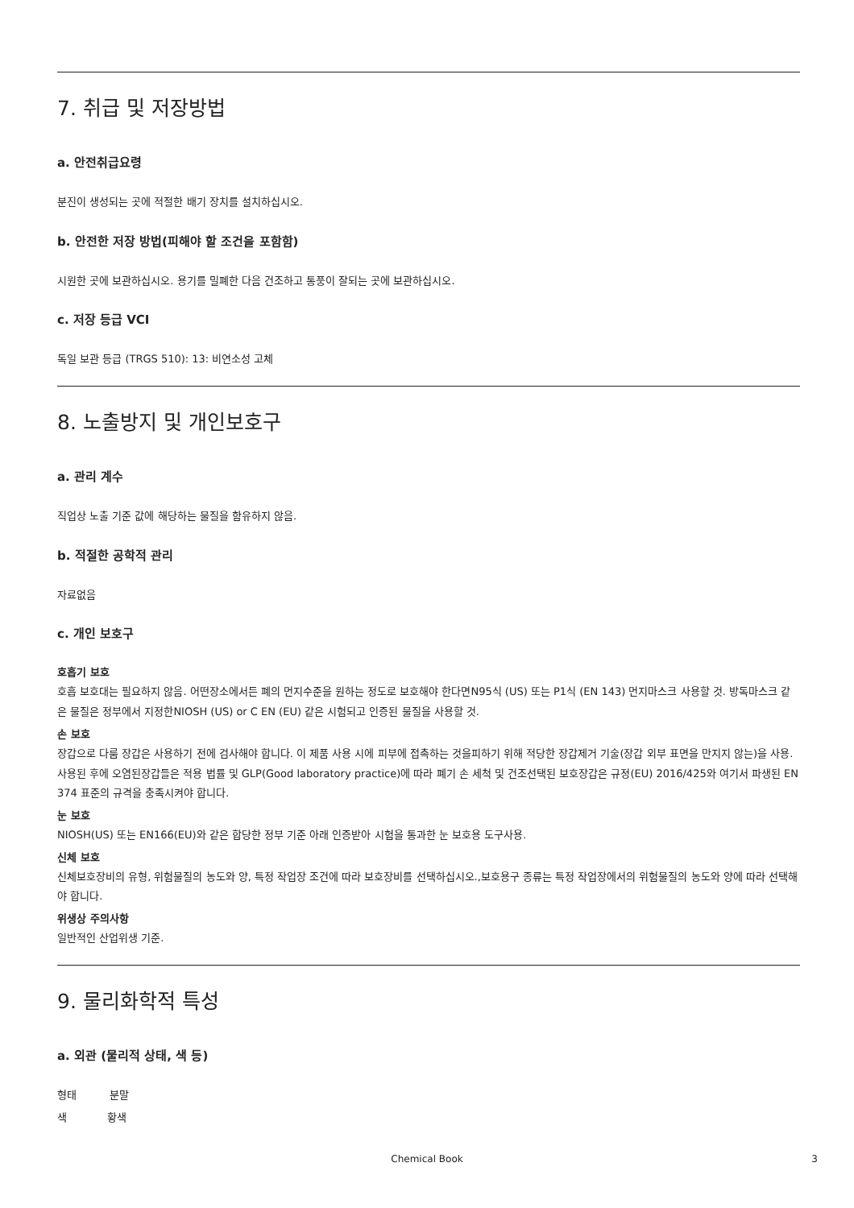7. 취급 및 저장방법
a. 안전취급요령
분진이 생성되는 곳에 적절한 배기 장치를 설치하십시오.
b. 안전한 저장 방법(피해야 할 조건을 포함함)
시원한 곳에 보관하십시오. 용기를 밀폐한 다음 건조하고 통풍이 잘되는 곳에 보관하십시오.
c. 저장 등급 VCI
독일 보관 등급 (TRGS 510): 13: 비연소성 고체
8. 노출방지 및 개인보호구
a. 관리 계수
직업상 노출 기준 값에 해당하는 물질을 함유하지 않음.
b. 적절한 공학적 관리
자료없음
c. 개인 보호구
호흡기 보호
호흡 보호대는 필요하지 않음. 어떤장소에서든 폐의 먼지수준을 원하는 정도로 보호해야 한다면N95식 (US) 또는 P1식 (EN 143) 먼지마스크 사용할 것. 방독마스크 같은 물질은 정부에서 지정한NIOSH (US) or C EN (EU) 같은 시험되고 인증된 물질을 사용할 것.
손 보호
장갑으로 다룸 장갑은 사용하기 전에 검사해야 합니다. 이 제품 사용 시에 피부에 접촉하는 것을피하기 위해 적당한 장갑제거 기술(장갑 외부 표면을 만지지 않는)을 사용. 사용된 후에 오염된장갑들은 적용 법률 및 GLP(Good laboratory practice)에 따라 폐기 손 세척 및 건조선택된 보호장갑은 규정(EU) 2016/425와 여기서 파생된 EN 374 표준의 규격을 충족시켜야 합니다.
눈 보호
NIOSH(US) 또는 EN166(EU)와 같은 합당한 정부 기준 아래 인증받아 시험을 통과한 눈 보호용 도구사용.
신체 보호
신체보호장비의 유형, 위험물질의 농도와 양, 특정 작업장 조건에 따라 보호장비를 선택하십시오.,보호용구 종류는 특정 작업장에서의 위험물질의 농도와 양에 따라 선택해야 합니다.
위생상 주의사항
일반적인 산업위생 기준.
9. 물리화학적 특성
a. 외관 (물리적 상태, 색 등)
형태 분말
색 황색
Chemical Book 3